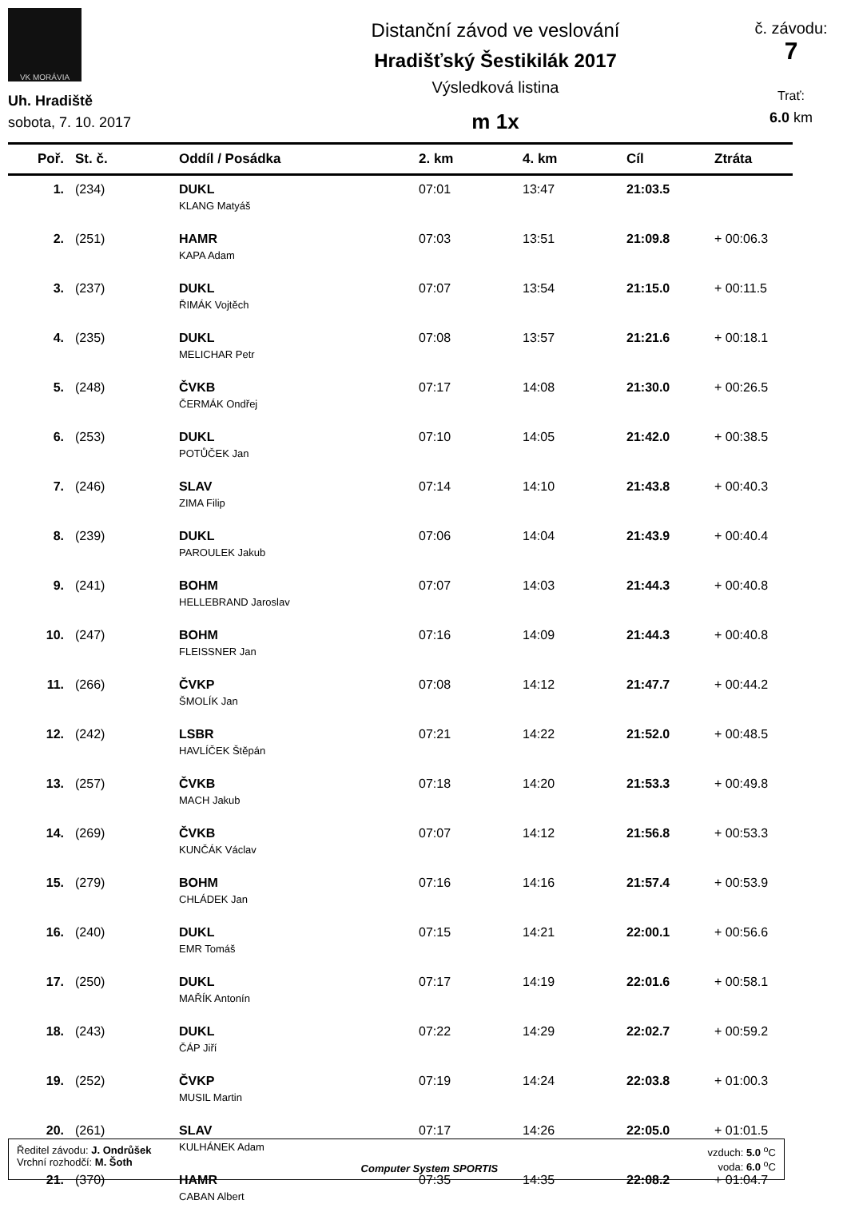VK MORÁVIA
Uh. Hradiště
sobota, 7. 10. 2017
Distanční závod ve veslování
Hradišťský Šestikilák 2017
Výsledková listina
m 1x
č. závodu:
7
Trať:
6.0 km
| Poř. | St. č. | Oddíl / Posádka | 2. km | 4. km | Cíl | Ztráta |
| --- | --- | --- | --- | --- | --- | --- |
| 1. | (234) | DUKL KLANG Matyáš | 07:01 | 13:47 | 21:03.5 | |
| 2. | (251) | HAMR KAPA Adam | 07:03 | 13:51 | 21:09.8 | + 00:06.3 |
| 3. | (237) | DUKL ŘIMÁK Vojtěch | 07:07 | 13:54 | 21:15.0 | + 00:11.5 |
| 4. | (235) | DUKL MELICHAR Petr | 07:08 | 13:57 | 21:21.6 | + 00:18.1 |
| 5. | (248) | ČVKB ČERMÁK Ondřej | 07:17 | 14:08 | 21:30.0 | + 00:26.5 |
| 6. | (253) | DUKL POTŮČEK Jan | 07:10 | 14:05 | 21:42.0 | + 00:38.5 |
| 7. | (246) | SLAV ZIMA Filip | 07:14 | 14:10 | 21:43.8 | + 00:40.3 |
| 8. | (239) | DUKL PAROULEK Jakub | 07:06 | 14:04 | 21:43.9 | + 00:40.4 |
| 9. | (241) | BOHM HELLEBRAND Jaroslav | 07:07 | 14:03 | 21:44.3 | + 00:40.8 |
| 10. | (247) | BOHM FLEISSNER Jan | 07:16 | 14:09 | 21:44.3 | + 00:40.8 |
| 11. | (266) | ČVKP ŠMOLÍK Jan | 07:08 | 14:12 | 21:47.7 | + 00:44.2 |
| 12. | (242) | LSBR HAVLÍČEK Štěpán | 07:21 | 14:22 | 21:52.0 | + 00:48.5 |
| 13. | (257) | ČVKB MACH Jakub | 07:18 | 14:20 | 21:53.3 | + 00:49.8 |
| 14. | (269) | ČVKB KUNČÁK Václav | 07:07 | 14:12 | 21:56.8 | + 00:53.3 |
| 15. | (279) | BOHM CHLÁDEK Jan | 07:16 | 14:16 | 21:57.4 | + 00:53.9 |
| 16. | (240) | DUKL EMR Tomáš | 07:15 | 14:21 | 22:00.1 | + 00:56.6 |
| 17. | (250) | DUKL MAŘÍK Antonín | 07:17 | 14:19 | 22:01.6 | + 00:58.1 |
| 18. | (243) | DUKL ČÁP Jiří | 07:22 | 14:29 | 22:02.7 | + 00:59.2 |
| 19. | (252) | ČVKP MUSIL Martin | 07:19 | 14:24 | 22:03.8 | + 01:00.3 |
| 20. | (261) | SLAV KULHÁNEK Adam | 07:17 | 14:26 | 22:05.0 | + 01:01.5 |
| 21. | (370) | HAMR CABAN Albert | 07:35 | 14:35 | 22:08.2 | + 01:04.7 |
Ředitel závodu: J. Ondrůšek
Vrchní rozhodčí: M. Šoth
Computer System SPORTIS vzduch: 5.0 <sup>o</sup>C
voda: 6.0 <sup>o</sup>C